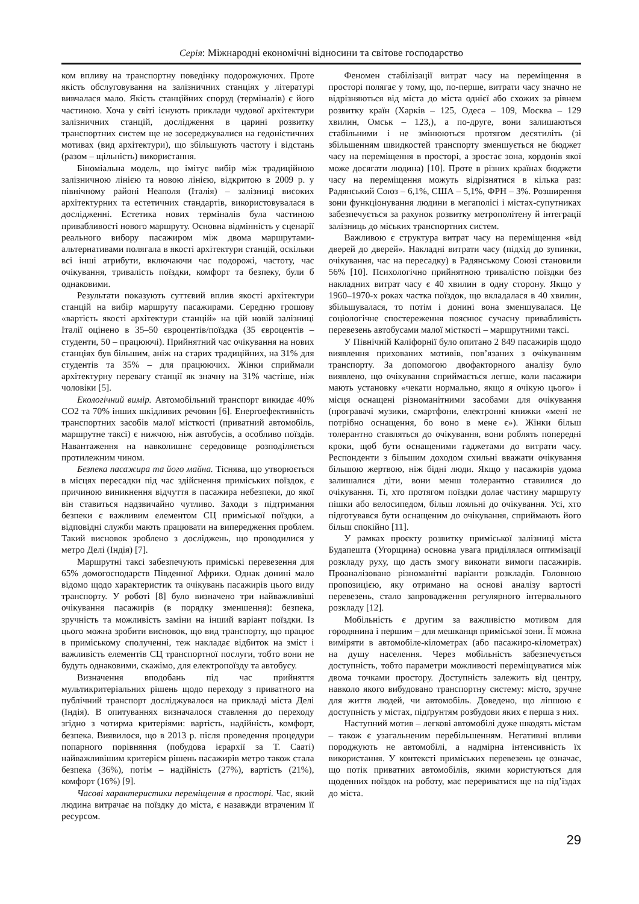Серія: Міжнародні економічні відносини та світове господарство
ком впливу на транспортну поведінку подорожуючих. Проте якість обслуговування на залізничних станціях у літературі вивчалася мало. Якість станційних споруд (терміналів) є його частиною. Хоча у світі існують приклади чудової архітектури залізничних станцій, дослідження в царині розвитку транспортних систем ще не зосереджувалися на гедоністичних мотивах (вид архітектури), що збільшують частоту і відстань (разом – щільність) використання.
Біноміальна модель, що імітує вибір між традиційною залізничною лінією та новою лінією, відкритою в 2009 р. у північному районі Неаполя (Італія) – залізниці високих архітектурних та естетичних стандартів, використовувалася в дослідженні. Естетика нових терміналів була частиною привабливості нового маршруту. Основна відмінність у сценарії реального вибору пасажиром між двома маршрутами-альтернативами полягала в якості архітектури станцій, оскільки всі інші атрибути, включаючи час подорожі, частоту, час очікування, тривалість поїздки, комфорт та безпеку, були б однаковими.
Результати показують суттєвий вплив якості архітектури станцій на вибір маршруту пасажирами. Середню грошову «вартість якості архітектури станцій» на цій новій залізниці Італії оцінено в 35–50 євроцентів/поїздка (35 євроцентів – студенти, 50 – працюючі). Прийнятний час очікування на нових станціях був більшим, аніж на старих традиційних, на 31% для студентів та 35% – для працюючих. Жінки сприймали архітектурну перевагу станції як значну на 31% частіше, ніж чоловіки [5].
Екологічний вимір. Автомобільний транспорт викидає 40% СО2 та 70% інших шкідливих речовин [6]. Енергоефективність транспортних засобів малої місткості (приватний автомобіль, маршрутне таксі) є нижчою, ніж автобусів, а особливо поїздів. Навантаження на навколишнє середовище розподіляється протилежним чином.
Безпека пасажира та його майна. Тіснява, що утворюється в місцях пересадки під час здійснення приміських поїздок, є причиною виникнення відчуття в пасажира небезпеки, до якої він ставиться надзвичайно чутливо. Заходи з підтримання безпеки є важливим елементом СЦ приміської поїздки, а відповідні служби мають працювати на випередження проблем. Такий висновок зроблено з досліджень, що проводилися у метро Делі (Індія) [7].
Маршрутні таксі забезпечують приміські перевезення для 65% домогосподарств Південної Африки. Однак донині мало відомо щодо характеристик та очікувань пасажирів цього виду транспорту. У роботі [8] було визначено три найважливіші очікування пасажирів (в порядку зменшення): безпека, зручність та можливість заміни на інший варіант поїздки. Із цього можна зробити висновок, що вид транспорту, що працює в приміському сполученні, теж накладає відбиток на зміст і важливість елементів СЦ транспортної послуги, тобто вони не будуть однаковими, скажімо, для електропоїзду та автобусу.
Визначення вподобань під час прийняття мультикритеріальних рішень щодо переходу з приватного на публічний транспорт досліджувалося на прикладі міста Делі (Індія). В опитуваннях визначалося ставлення до переходу згідно з чотирма критеріями: вартість, надійність, комфорт, безпека. Виявилося, що в 2013 р. після проведення процедури попарного порівняння (побудова ієрархії за Т. Сааті) найважливішим критерієм рішень пасажирів метро також стала безпека (36%), потім – надійність (27%), вартість (21%), комфорт (16%) [9].
Часові характеристики переміщення в просторі. Час, який людина витрачає на поїздку до міста, є назавжди втраченим її ресурсом.
Феномен стабілізації витрат часу на переміщення в просторі полягає у тому, що, по-перше, витрати часу значно не відрізняються від міста до міста однієї або схожих за рівнем розвитку країн (Харків – 125, Одеса – 109, Москва – 129 хвилин, Омськ – 123,), а по-друге, вони залишаються стабільними і не змінюються протягом десятиліть (зі збільшенням швидкостей транспорту зменшується не бюджет часу на переміщення в просторі, а зростає зона, кордонів якої може досягати людина) [10]. Проте в різних країнах бюджети часу на переміщення можуть відрізнятися в кілька раз: Радянський Союз – 6,1%, США – 5,1%, ФРН – 3%. Розширення зони функціонування людини в мегаполісі і містах-супутниках забезпечується за рахунок розвитку метрополітену й інтеграції залізниць до міських транспортних систем.
Важливою є структура витрат часу на переміщення «від дверей до дверей». Накладні витрати часу (підхід до зупинки, очікування, час на пересадку) в Радянському Союзі становили 56% [10]. Психологічно прийнятною тривалістю поїздки без накладних витрат часу є 40 хвилин в одну сторону. Якщо у 1960–1970-х роках частка поїздок, що вкладалася в 40 хвилин, збільшувалася, то потім і донині вона зменшувалася. Це соціологічне спостереження пояснює сучасну привабливість перевезень автобусами малої місткості – маршрутними таксі.
У Північній Каліфорнії було опитано 2 849 пасажирів щодо виявлення прихованих мотивів, пов’язаних з очікуванням транспорту. За допомогою двофакторного аналізу було виявлено, що очікування сприймається легше, коли пасажири мають установку «чекати нормально, якщо я очікую цього» і місця оснащені різноманітними засобами для очікування (програвачі музики, смартфони, електронні книжки «мені не потрібно оснащення, бо воно в мене є»). Жінки більш толерантно ставляться до очікування, вони роблять попередні кроки, щоб бути оснащеними гаджетами до витрати часу. Респонденти з більшим доходом схильні вважати очікування більшою жертвою, ніж бідні люди. Якщо у пасажирів удома залишалися діти, вони менш толерантно ставилися до очікування. Ті, хто протягом поїздки долає частину маршруту пішки або велосипедом, більш лояльні до очікування. Усі, хто підготувався бути оснащеним до очікування, сприймають його більш спокійно [11].
У рамках проєкту розвитку приміської залізниці міста Будапешта (Угорщина) основна увага приділялася оптимізації розкладу руху, що дасть змогу виконати вимоги пасажирів. Проаналізовано різноманітні варіанти розкладів. Головною пропозицією, яку отримано на основі аналізу вартості перевезень, стало запровадження регулярного інтервального розкладу [12].
Мобільність є другим за важливістю мотивом для городянина і першим – для мешканця приміської зони. Її можна виміряти в автомобіле-кілометрах (або пасажиро-кілометрах) на душу населення. Через мобільність забезпечується доступність, тобто параметри можливості переміщуватися між двома точками простору. Доступність залежить від центру, навколо якого вибудовано транспортну систему: місто, зручне для життя людей, чи автомобіль. Доведено, що ліпшою є доступність у містах, підґрунтям розбудови яких є перша з них.
Наступний мотив – легкові автомобілі дуже шкодять містам – також є узагальненим перебільшенням. Негативні впливи породжують не автомобілі, а надмірна інтенсивність їх використання. У контексті приміських перевезень це означає, що потік приватних автомобілів, якими користуються для щоденних поїздок на роботу, має перериватися ще на під’їздах до міста.
29